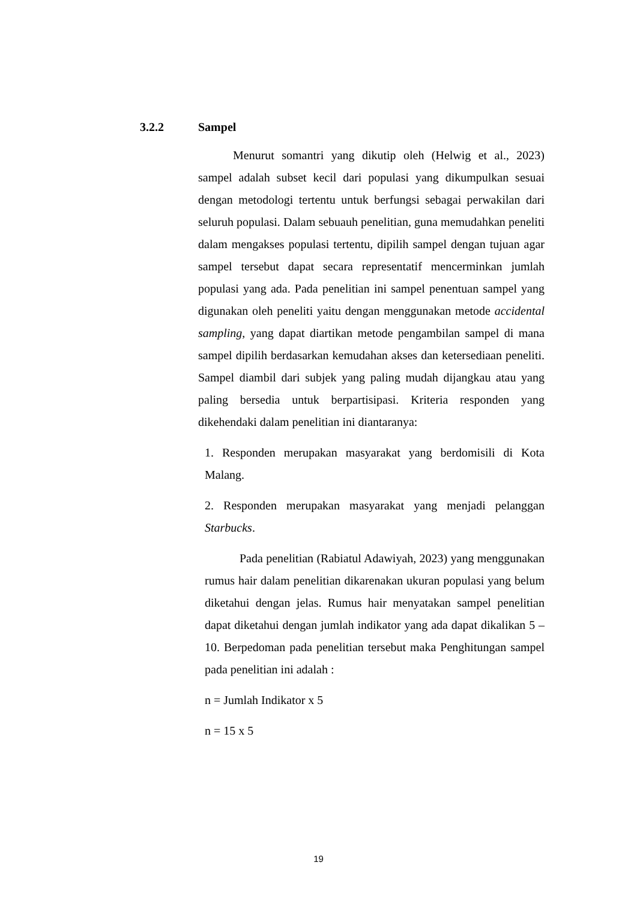3.2.2 Sampel
Menurut somantri yang dikutip oleh (Helwig et al., 2023) sampel adalah subset kecil dari populasi yang dikumpulkan sesuai dengan metodologi tertentu untuk berfungsi sebagai perwakilan dari seluruh populasi. Dalam sebuauh penelitian, guna memudahkan peneliti dalam mengakses populasi tertentu, dipilih sampel dengan tujuan agar sampel tersebut dapat secara representatif mencerminkan jumlah populasi yang ada. Pada penelitian ini sampel penentuan sampel yang digunakan oleh peneliti yaitu dengan menggunakan metode accidental sampling, yang dapat diartikan metode pengambilan sampel di mana sampel dipilih berdasarkan kemudahan akses dan ketersediaan peneliti. Sampel diambil dari subjek yang paling mudah dijangkau atau yang paling bersedia untuk berpartisipasi. Kriteria responden yang dikehendaki dalam penelitian ini diantaranya:
1. Responden merupakan masyarakat yang berdomisili di Kota Malang.
2. Responden merupakan masyarakat yang menjadi pelanggan Starbucks.
Pada penelitian (Rabiatul Adawiyah, 2023) yang menggunakan rumus hair dalam penelitian dikarenakan ukuran populasi yang belum diketahui dengan jelas. Rumus hair menyatakan sampel penelitian dapat diketahui dengan jumlah indikator yang ada dapat dikalikan 5 – 10. Berpedoman pada penelitian tersebut maka Penghitungan sampel pada penelitian ini adalah :
n = Jumlah Indikator x 5
n = 15 x 5
19